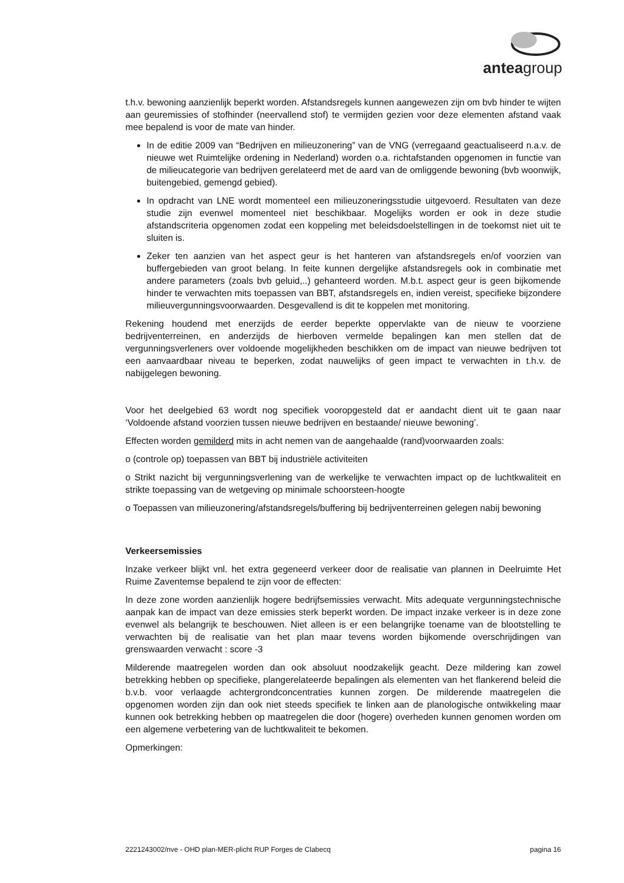anteagroup
t.h.v. bewoning aanzienlijk beperkt worden. Afstandsregels kunnen aangewezen zijn om bvb hinder te wijten aan geuremissies of stofhinder (neervallend stof) te vermijden gezien voor deze elementen afstand vaak mee bepalend is voor de mate van hinder.
In de editie 2009 van “Bedrijven en milieuzonering” van de VNG (verregaand geactualiseerd n.a.v. de nieuwe wet Ruimtelijke ordening in Nederland) worden o.a. richtafstanden opgenomen in functie van de milieucategorie van bedrijven gerelateerd met de aard van de omliggende bewoning (bvb woonwijk, buitengebied, gemengd gebied).
In opdracht van LNE wordt momenteel een milieuzoneringsstudie uitgevoerd. Resultaten van deze studie zijn evenwel momenteel niet beschikbaar. Mogelijks worden er ook in deze studie afstandscriteria opgenomen zodat een koppeling met beleidsdoelstellingen in de toekomst niet uit te sluiten is.
Zeker ten aanzien van het aspect geur is het hanteren van afstandsregels en/of voorzien van buffergebieden van groot belang. In feite kunnen dergelijke afstandsregels ook in combinatie met andere parameters (zoals bvb geluid,..) gehanteerd worden. M.b.t. aspect geur is geen bijkomende hinder te verwachten mits toepassen van BBT, afstandsregels en, indien vereist, specifieke bijzondere milieuvergunningsvoorwaarden. Desgevallend is dit te koppelen met monitoring.
Rekening houdend met enerzijds de eerder beperkte oppervlakte van de nieuw te voorziene bedrijventerreinen, en anderzijds de hierboven vermelde bepalingen kan men stellen dat de vergunningsverleners over voldoende mogelijkheden beschikken om de impact van nieuwe bedrijven tot een aanvaardbaar niveau te beperken, zodat nauwelijks of geen impact te verwachten in t.h.v. de nabijgelegen bewoning.
Voor het deelgebied 63 wordt nog specifiek vooropgesteld dat er aandacht dient uit te gaan naar ‘Voldoende afstand voorzien tussen nieuwe bedrijven en bestaande/ nieuwe bewoning’.
Effecten worden gemilderd mits in acht nemen van de aangehaalde (rand)voorwaarden zoals:
o (controle op) toepassen van BBT bij industriële activiteiten
o Strikt nazicht bij vergunningsverlening van de werkelijke te verwachten impact op de luchtkwaliteit en strikte toepassing van de wetgeving op minimale schoorsteen-hoogte
o Toepassen van milieuzonering/afstandsregels/buffering bij bedrijventerreinen gelegen nabij bewoning
Verkeersemissies
Inzake verkeer blijkt vnl. het extra gegeneerd verkeer door de realisatie van plannen in Deelruimte Het Ruime Zaventemse bepalend te zijn voor de effecten:
In deze zone worden aanzienlijk hogere bedrijfsemissies verwacht. Mits adequate vergunningstechnische aanpak kan de impact van deze emissies sterk beperkt worden. De impact inzake verkeer is in deze zone evenwel als belangrijk te beschouwen. Niet alleen is er een belangrijke toename van de blootstelling te verwachten bij de realisatie van het plan maar tevens worden bijkomende overschrijdingen van grenswaarden verwacht : score -3
Milderende maatregelen worden dan ook absoluut noodzakelijk geacht. Deze mildering kan zowel betrekking hebben op specifieke, plangerelateerde bepalingen als elementen van het flankerend beleid die b.v.b. voor verlaagde achtergrondconcentraties kunnen zorgen. De milderende maatregelen die opgenomen worden zijn dan ook niet steeds specifiek te linken aan de planologische ontwikkeling maar kunnen ook betrekking hebben op maatregelen die door (hogere) overheden kunnen genomen worden om een algemene verbetering van de luchtkwaliteit te bekomen.
Opmerkingen:
2221243002/nve - OHD plan-MER-plicht RUP Forges de Clabecq pagina 16